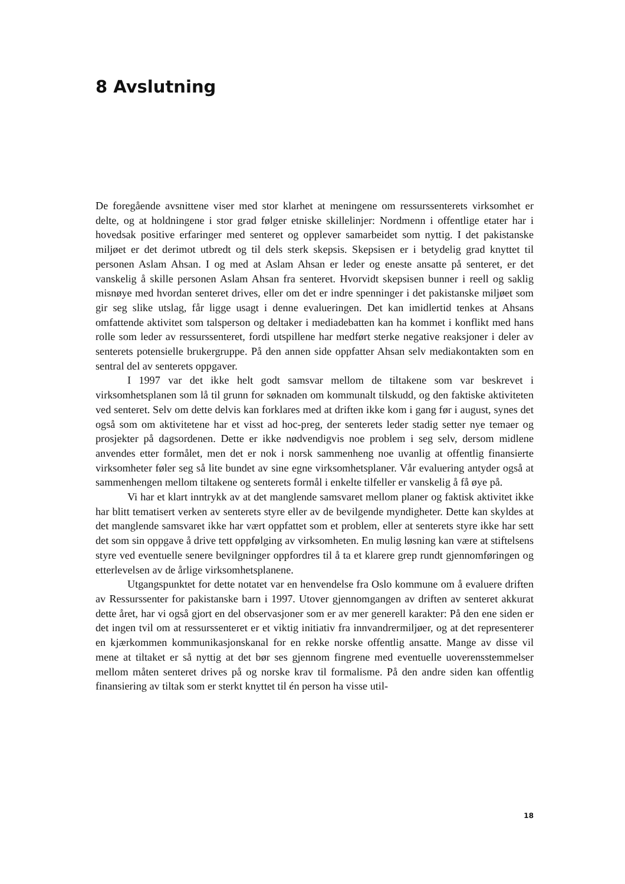8 Avslutning
De foregående avsnittene viser med stor klarhet at meningene om ressurssenterets virksomhet er delte, og at holdningene i stor grad følger etniske skillelinjer: Nordmenn i offentlige etater har i hovedsak positive erfaringer med senteret og opplever samarbeidet som nyttig. I det pakistanske miljøet er det derimot utbredt og til dels sterk skepsis. Skepsisen er i betydelig grad knyttet til personen Aslam Ahsan. I og med at Aslam Ahsan er leder og eneste ansatte på senteret, er det vanskelig å skille personen Aslam Ahsan fra senteret. Hvorvidt skepsisen bunner i reell og saklig misnøye med hvordan senteret drives, eller om det er indre spenninger i det pakistanske miljøet som gir seg slike utslag, får ligge usagt i denne evalueringen. Det kan imidlertid tenkes at Ahsans omfattende aktivitet som talsperson og deltaker i mediadebatten kan ha kommet i konflikt med hans rolle som leder av ressurssenteret, fordi utspillene har medført sterke negative reaksjoner i deler av senterets potensielle brukergruppe. På den annen side oppfatter Ahsan selv mediakontakten som en sentral del av senterets oppgaver.
I 1997 var det ikke helt godt samsvar mellom de tiltakene som var beskrevet i virksomhetsplanen som lå til grunn for søknaden om kommunalt tilskudd, og den faktiske aktiviteten ved senteret. Selv om dette delvis kan forklares med at driften ikke kom i gang før i august, synes det også som om aktivitetene har et visst ad hoc-preg, der senterets leder stadig setter nye temaer og prosjekter på dagsordenen. Dette er ikke nødvendigvis noe problem i seg selv, dersom midlene anvendes etter formålet, men det er nok i norsk sammenheng noe uvanlig at offentlig finansierte virksomheter føler seg så lite bundet av sine egne virksomhetsplaner. Vår evaluering antyder også at sammenhengen mellom tiltakene og senterets formål i enkelte tilfeller er vanskelig å få øye på.
Vi har et klart inntrykk av at det manglende samsvaret mellom planer og faktisk aktivitet ikke har blitt tematisert verken av senterets styre eller av de bevilgende myndigheter. Dette kan skyldes at det manglende samsvaret ikke har vært oppfattet som et problem, eller at senterets styre ikke har sett det som sin oppgave å drive tett oppfølging av virksomheten. En mulig løsning kan være at stiftelsens styre ved eventuelle senere bevilgninger oppfordres til å ta et klarere grep rundt gjennomføringen og etterlevelsen av de årlige virksomhetsplanene.
Utgangspunktet for dette notatet var en henvendelse fra Oslo kommune om å evaluere driften av Ressurssenter for pakistanske barn i 1997. Utover gjennomgangen av driften av senteret akkurat dette året, har vi også gjort en del observasjoner som er av mer generell karakter: På den ene siden er det ingen tvil om at ressurssenteret er et viktig initiativ fra innvandrermiljøer, og at det representerer en kjærkommen kommunikasjonskanal for en rekke norske offentlig ansatte. Mange av disse vil mene at tiltaket er så nyttig at det bør ses gjennom fingrene med eventuelle uoverensstemmelser mellom måten senteret drives på og norske krav til formalisme. På den andre siden kan offentlig finansiering av tiltak som er sterkt knyttet til én person ha visse util-
18